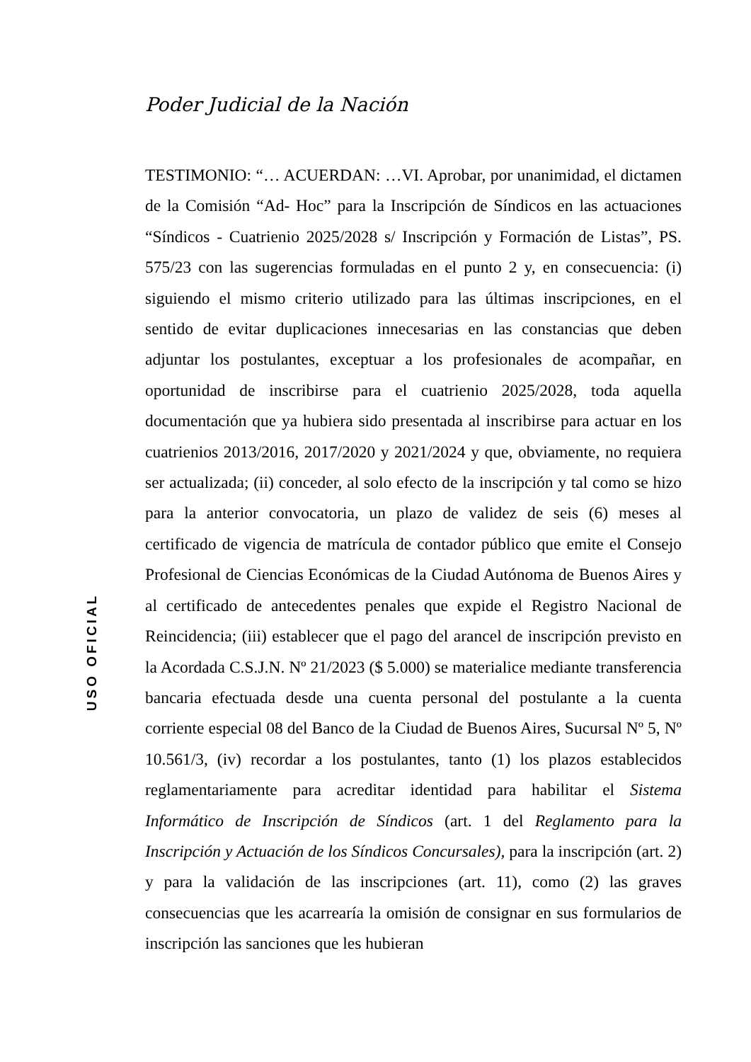Poder Judicial de la Nación
USO OFICIAL
TESTIMONIO: “… ACUERDAN: …VI. Aprobar, por unanimidad, el dictamen de la Comisión “Ad- Hoc” para la Inscripción de Síndicos en las actuaciones “Síndicos - Cuatrienio 2025/2028 s/ Inscripción y Formación de Listas”, PS. 575/23 con las sugerencias formuladas en el punto 2 y, en consecuencia: (i) siguiendo el mismo criterio utilizado para las últimas inscripciones, en el sentido de evitar duplicaciones innecesarias en las constancias que deben adjuntar los postulantes, exceptuar a los profesionales de acompañar, en oportunidad de inscribirse para el cuatrienio 2025/2028, toda aquella documentación que ya hubiera sido presentada al inscribirse para actuar en los cuatrienios 2013/2016, 2017/2020 y 2021/2024 y que, obviamente, no requiera ser actualizada; (ii) conceder, al solo efecto de la inscripción y tal como se hizo para la anterior convocatoria, un plazo de validez de seis (6) meses al certificado de vigencia de matrícula de contador público que emite el Consejo Profesional de Ciencias Económicas de la Ciudad Autónoma de Buenos Aires y al certificado de antecedentes penales que expide el Registro Nacional de Reincidencia; (iii) establecer que el pago del arancel de inscripción previsto en la Acordada C.S.J.N. Nº 21/2023 ($ 5.000) se materialice mediante transferencia bancaria efectuada desde una cuenta personal del postulante a la cuenta corriente especial 08 del Banco de la Ciudad de Buenos Aires, Sucursal Nº 5, Nº 10.561/3, (iv) recordar a los postulantes, tanto (1) los plazos establecidos reglamentariamente para acreditar identidad para habilitar el Sistema Informático de Inscripción de Síndicos (art. 1 del Reglamento para la Inscripción y Actuación de los Síndicos Concursales), para la inscripción (art. 2) y para la validación de las inscripciones (art. 11), como (2) las graves consecuencias que les acarrearía la omisión de consignar en sus formularios de inscripción las sanciones que les hubieran